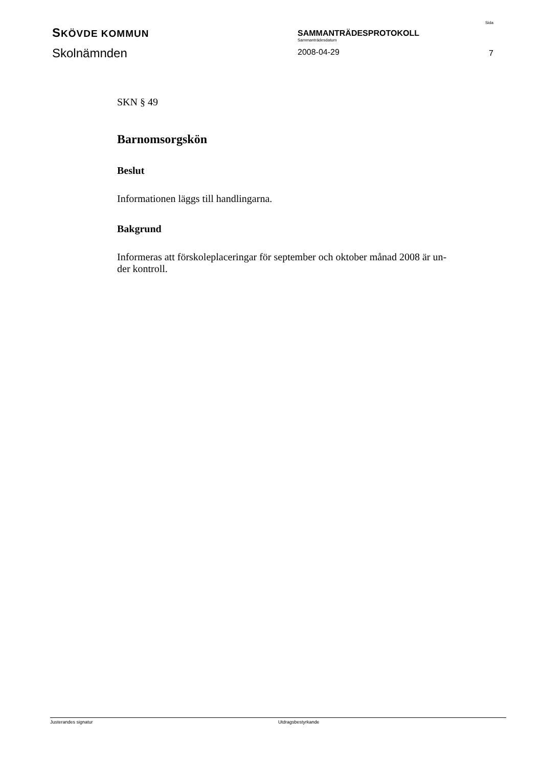SKÖVDE KOMMUN
Skolnämnden
SAMMANTRÄDESPROTOKOLL
Sammanträdesdatum
2008-04-29
Sida
7
SKN § 49
Barnomsorgskön
Beslut
Informationen läggs till handlingarna.
Bakgrund
Informeras att förskoleplaceringar för september och oktober månad 2008 är un-
der kontroll.
Justerandes signatur Utdragsbestyrkande